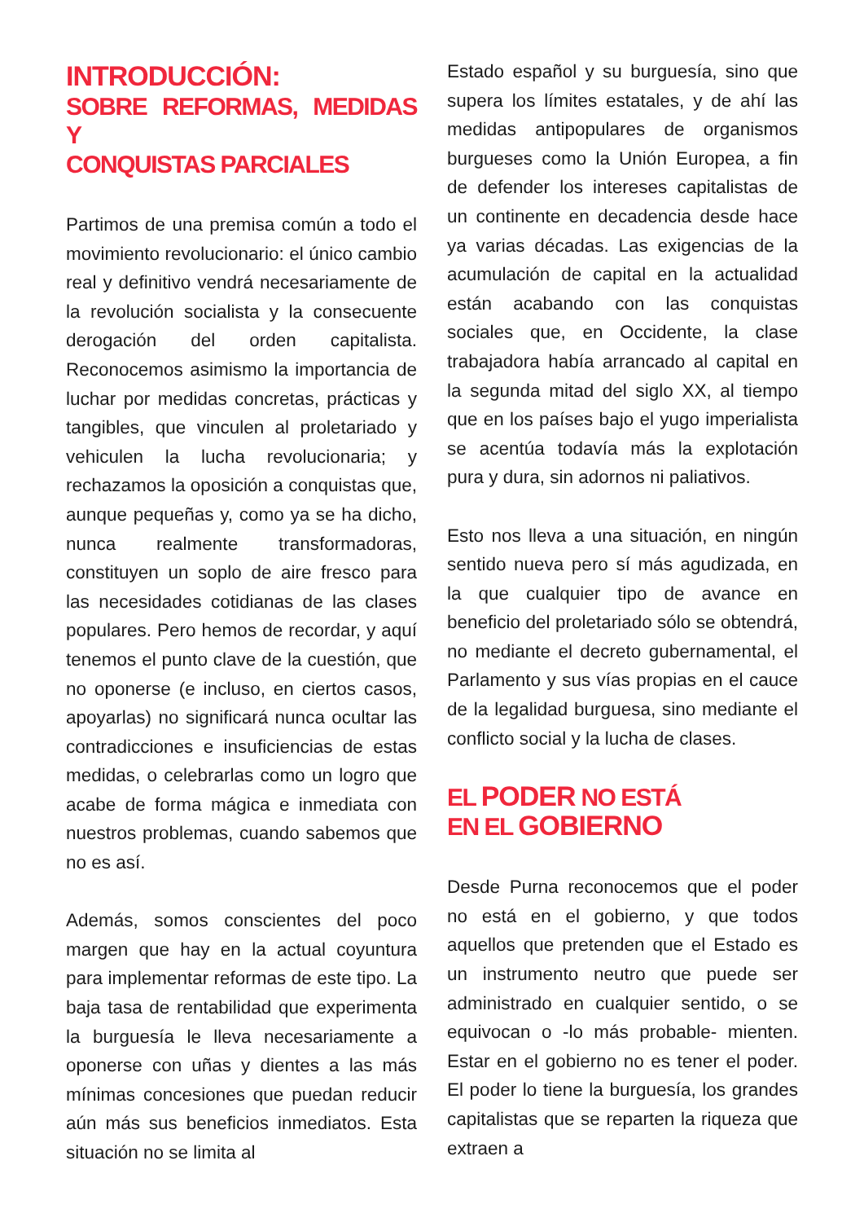INTRODUCCIÓN:
SOBRE REFORMAS, MEDIDAS Y
CONQUISTAS PARCIALES
Partimos de una premisa común a todo el movimiento revolucionario: el único cambio real y definitivo vendrá necesariamente de la revolución socialista y la consecuente derogación del orden capitalista. Reconocemos asimismo la importancia de luchar por medidas concretas, prácticas y tangibles, que vinculen al proletariado y vehiculen la lucha revolucionaria; y rechazamos la oposición a conquistas que, aunque pequeñas y, como ya se ha dicho, nunca realmente transformadoras, constituyen un soplo de aire fresco para las necesidades cotidianas de las clases populares. Pero hemos de recordar, y aquí tenemos el punto clave de la cuestión, que no oponerse (e incluso, en ciertos casos, apoyarlas) no significará nunca ocultar las contradicciones e insuficiencias de estas medidas, o celebrarlas como un logro que acabe de forma mágica e inmediata con nuestros problemas, cuando sabemos que no es así.
Además, somos conscientes del poco margen que hay en la actual coyuntura para implementar reformas de este tipo. La baja tasa de rentabilidad que experimenta la burguesía le lleva necesariamente a oponerse con uñas y dientes a las más mínimas concesiones que puedan reducir aún más sus beneficios inmediatos. Esta situación no se limita al
Estado español y su burguesía, sino que supera los límites estatales, y de ahí las medidas antipopulares de organismos burgueses como la Unión Europea, a fin de defender los intereses capitalistas de un continente en decadencia desde hace ya varias décadas. Las exigencias de la acumulación de capital en la actualidad están acabando con las conquistas sociales que, en Occidente, la clase trabajadora había arrancado al capital en la segunda mitad del siglo XX, al tiempo que en los países bajo el yugo imperialista se acentúa todavía más la explotación pura y dura, sin adornos ni paliativos.
Esto nos lleva a una situación, en ningún sentido nueva pero sí más agudizada, en la que cualquier tipo de avance en beneficio del proletariado sólo se obtendrá, no mediante el decreto gubernamental, el Parlamento y sus vías propias en el cauce de la legalidad burguesa, sino mediante el conflicto social y la lucha de clases.
EL PODER NO ESTÁ
EN EL GOBIERNO
Desde Purna reconocemos que el poder no está en el gobierno, y que todos aquellos que pretenden que el Estado es un instrumento neutro que puede ser administrado en cualquier sentido, o se equivocan o -lo más probable- mienten. Estar en el gobierno no es tener el poder. El poder lo tiene la burguesía, los grandes capitalistas que se reparten la riqueza que extraen a